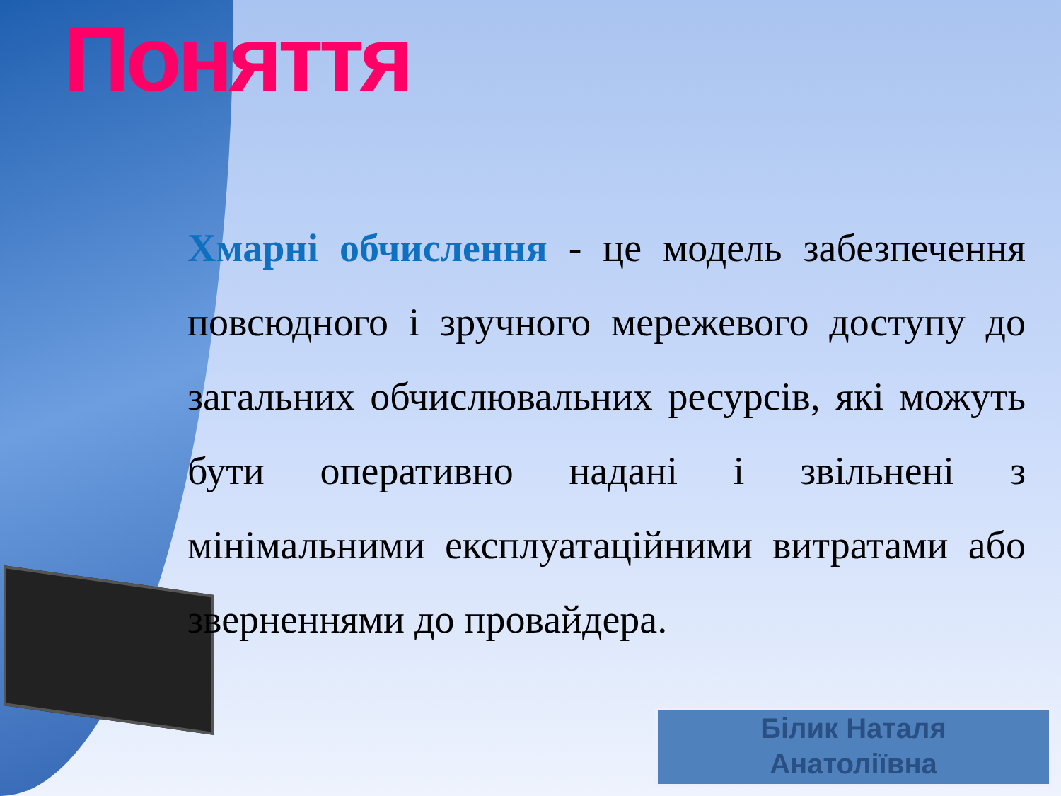Поняття
Хмарні обчислення - це модель забезпечення повсюдного і зручного мережевого доступу до загальних обчислювальних ресурсів, які можуть бути оперативно надані і звільнені з мінімальними експлуатаційними витратами або зверненнями до провайдера.
Білик Наталя
Анатоліївна